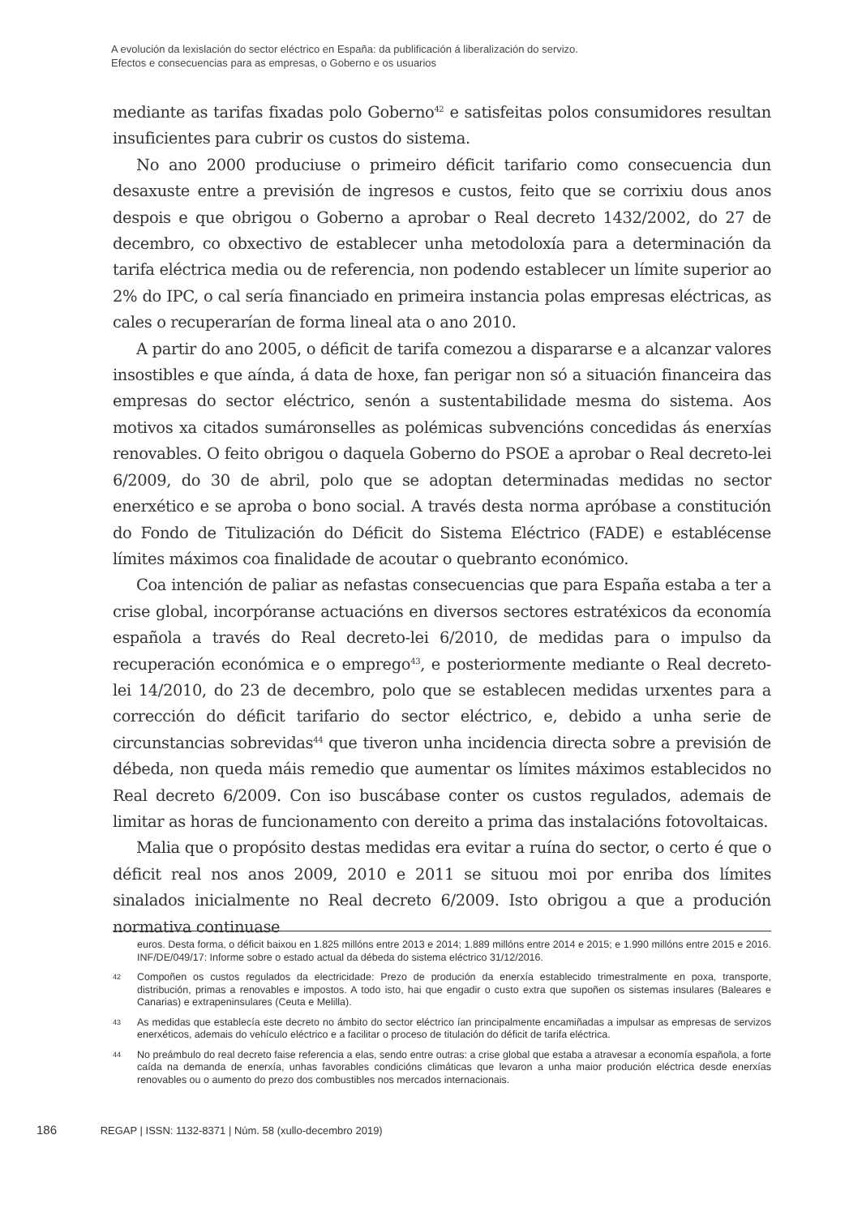A evolución da lexislación do sector eléctrico en España: da publificación á liberalización do servizo. Efectos e consecuencias para as empresas, o Goberno e os usuarios
mediante as tarifas fixadas polo Goberno<sup>42</sup> e satisfeitas polos consumidores resultan insuficientes para cubrir os custos do sistema.
No ano 2000 produciuse o primeiro déficit tarifario como consecuencia dun desaxuste entre a previsión de ingresos e custos, feito que se corrixiu dous anos despois e que obrigou o Goberno a aprobar o Real decreto 1432/2002, do 27 de decembro, co obxectivo de establecer unha metodoloxía para a determinación da tarifa eléctrica media ou de referencia, non podendo establecer un límite superior ao 2% do IPC, o cal sería financiado en primeira instancia polas empresas eléctricas, as cales o recuperarían de forma lineal ata o ano 2010.
A partir do ano 2005, o déficit de tarifa comezou a dispararse e a alcanzar valores insostibles e que aínda, á data de hoxe, fan perigar non só a situación financeira das empresas do sector eléctrico, senón a sustentabilidade mesma do sistema. Aos motivos xa citados sumáronselles as polémicas subvencións concedidas ás enerxías renovables. O feito obrigou o daquela Goberno do PSOE a aprobar o Real decreto-lei 6/2009, do 30 de abril, polo que se adoptan determinadas medidas no sector enerxético e se aproba o bono social. A través desta norma apróbase a constitución do Fondo de Titulización do Déficit do Sistema Eléctrico (FADE) e establécense límites máximos coa finalidade de acoutar o quebranto económico.
Coa intención de paliar as nefastas consecuencias que para España estaba a ter a crise global, incorpóranse actuacións en diversos sectores estratéxicos da economía española a través do Real decreto-lei 6/2010, de medidas para o impulso da recuperación económica e o emprego<sup>43</sup>, e posteriormente mediante o Real decreto-lei 14/2010, do 23 de decembro, polo que se establecen medidas urxentes para a corrección do déficit tarifario do sector eléctrico, e, debido a unha serie de circunstancias sobrevidas<sup>44</sup> que tiveron unha incidencia directa sobre a previsión de débeda, non queda máis remedio que aumentar os límites máximos establecidos no Real decreto 6/2009. Con iso buscábase conter os custos regulados, ademais de limitar as horas de funcionamento con dereito a prima das instalacións fotovoltaicas.
Malia que o propósito destas medidas era evitar a ruína do sector, o certo é que o déficit real nos anos 2009, 2010 e 2011 se situou moi por enriba dos límites sinalados inicialmente no Real decreto 6/2009. Isto obrigou a que a produción normativa continuase
euros. Desta forma, o déficit baixou en 1.825 millóns entre 2013 e 2014; 1.889 millóns entre 2014 e 2015; e 1.990 millóns entre 2015 e 2016. INF/DE/049/17: Informe sobre o estado actual da débeda do sistema eléctrico 31/12/2016.
42 Compoñen os custos regulados da electricidade: Prezo de produción da enerxía establecido trimestralmente en poxa, transporte, distribución, primas a renovables e impostos. A todo isto, hai que engadir o custo extra que supoñen os sistemas insulares (Baleares e Canarias) e extrapeninsulares (Ceuta e Melilla).
43 As medidas que establecía este decreto no ámbito do sector eléctrico ían principalmente encamiñadas a impulsar as empresas de servizos enerxéticos, ademais do vehículo eléctrico e a facilitar o proceso de titulación do déficit de tarifa eléctrica.
44 No preámbulo do real decreto faise referencia a elas, sendo entre outras: a crise global que estaba a atravesar a economía española, a forte caída na demanda de enerxía, unhas favorables condicións climáticas que levaron a unha maior produción eléctrica desde enerxías renovables ou o aumento do prezo dos combustibles nos mercados internacionais.
186 REGAP | ISSN: 1132-8371 | Núm. 58 (xullo-decembro 2019)